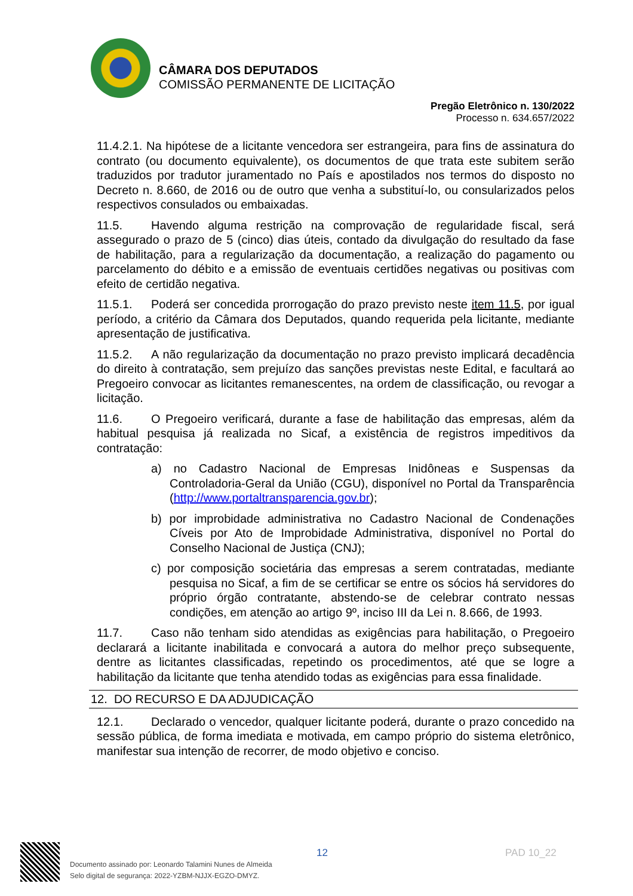CÂMARA DOS DEPUTADOS
COMISSÃO PERMANENTE DE LICITAÇÃO
Pregão Eletrônico n. 130/2022
Processo n. 634.657/2022
11.4.2.1. Na hipótese de a licitante vencedora ser estrangeira, para fins de assinatura do contrato (ou documento equivalente), os documentos de que trata este subitem serão traduzidos por tradutor juramentado no País e apostilados nos termos do disposto no Decreto n. 8.660, de 2016 ou de outro que venha a substituí-lo, ou consularizados pelos respectivos consulados ou embaixadas.
11.5. Havendo alguma restrição na comprovação de regularidade fiscal, será assegurado o prazo de 5 (cinco) dias úteis, contado da divulgação do resultado da fase de habilitação, para a regularização da documentação, a realização do pagamento ou parcelamento do débito e a emissão de eventuais certidões negativas ou positivas com efeito de certidão negativa.
11.5.1. Poderá ser concedida prorrogação do prazo previsto neste item 11.5, por igual período, a critério da Câmara dos Deputados, quando requerida pela licitante, mediante apresentação de justificativa.
11.5.2. A não regularização da documentação no prazo previsto implicará decadência do direito à contratação, sem prejuízo das sanções previstas neste Edital, e facultará ao Pregoeiro convocar as licitantes remanescentes, na ordem de classificação, ou revogar a licitação.
11.6. O Pregoeiro verificará, durante a fase de habilitação das empresas, além da habitual pesquisa já realizada no Sicaf, a existência de registros impeditivos da contratação:
a) no Cadastro Nacional de Empresas Inidôneas e Suspensas da Controladoria-Geral da União (CGU), disponível no Portal da Transparência (http://www.portaltransparencia.gov.br);
b) por improbidade administrativa no Cadastro Nacional de Condenações Cíveis por Ato de Improbidade Administrativa, disponível no Portal do Conselho Nacional de Justiça (CNJ);
c) por composição societária das empresas a serem contratadas, mediante pesquisa no Sicaf, a fim de se certificar se entre os sócios há servidores do próprio órgão contratante, abstendo-se de celebrar contrato nessas condições, em atenção ao artigo 9º, inciso III da Lei n. 8.666, de 1993.
11.7. Caso não tenham sido atendidas as exigências para habilitação, o Pregoeiro declarará a licitante inabilitada e convocará a autora do melhor preço subsequente, dentre as licitantes classificadas, repetindo os procedimentos, até que se logre a habilitação da licitante que tenha atendido todas as exigências para essa finalidade.
12. DO RECURSO E DA ADJUDICAÇÃO
12.1. Declarado o vencedor, qualquer licitante poderá, durante o prazo concedido na sessão pública, de forma imediata e motivada, em campo próprio do sistema eletrônico, manifestar sua intenção de recorrer, de modo objetivo e conciso.
12 PAD 10_22
Documento assinado por: Leonardo Talamini Nunes de Almeida
Selo digital de segurança: 2022-YZBM-NJJX-EGZO-DMYZ.